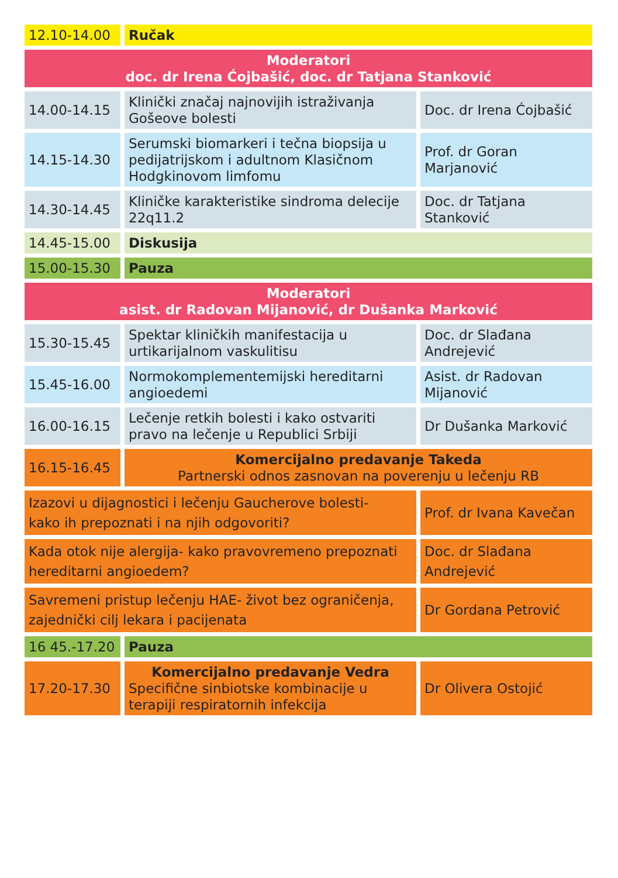| 12.10-14.00 | Ručak | |
| Moderatori doc. dr Irena Ćojbašić, doc. dr Tatjana Stanković | | |
| 14.00-14.15 | Klinički značaj najnovijih istraživanja Gošeove bolesti | Doc. dr Irena Ćojbašić |
| 14.15-14.30 | Serumski biomarkeri i tečna biopsija u pedijatrijskom i adultnom Klasičnom Hodgkinovom limfomu | Prof. dr Goran Marjanović |
| 14.30-14.45 | Kliničke karakteristike sindroma delecije 22q11.2 | Doc. dr Tatjana Stanković |
| 14.45-15.00 | Diskusija | |
| 15.00-15.30 | Pauza | |
| Moderatori asist. dr Radovan Mijanović, dr Dušanka Marković | | |
| 15.30-15.45 | Spektar kliničkih manifestacija u urtikarijalnom vaskulitisu | Doc. dr Slađana Andrejević |
| 15.45-16.00 | Normokomplementemijski hereditarni angioedemi | Asist. dr Radovan Mijanović |
| 16.00-16.15 | Lečenje retkih bolesti i kako ostvariti pravo na lečenje u Republici Srbiji | Dr Dušanka Marković |
| 16.15-16.45 | Komercijalno predavanje Takeda Partnerski odnos zasnovan na poverenju u lečenju RB | |
| Izazovi u dijagnostici i lečenju Gaucherove bolesti- kako ih prepoznati i na njih odgovoriti? | | Prof. dr Ivana Kavečan |
| Kada otok nije alergija- kako pravovremeno prepoznati hereditarni angioedem? | | Doc. dr Slađana Andrejević |
| Savremeni pristup lečenju HAE- život bez ograničenja, zajednički cilj lekara i pacijenata | | Dr Gordana Petrović |
| 16 45.-17.20 | Pauza | |
| 17.20-17.30 | Komercijalno predavanje Vedra Specifične sinbiotske kombinacije u terapiji respiratornih infekcija | Dr Olivera Ostojić |